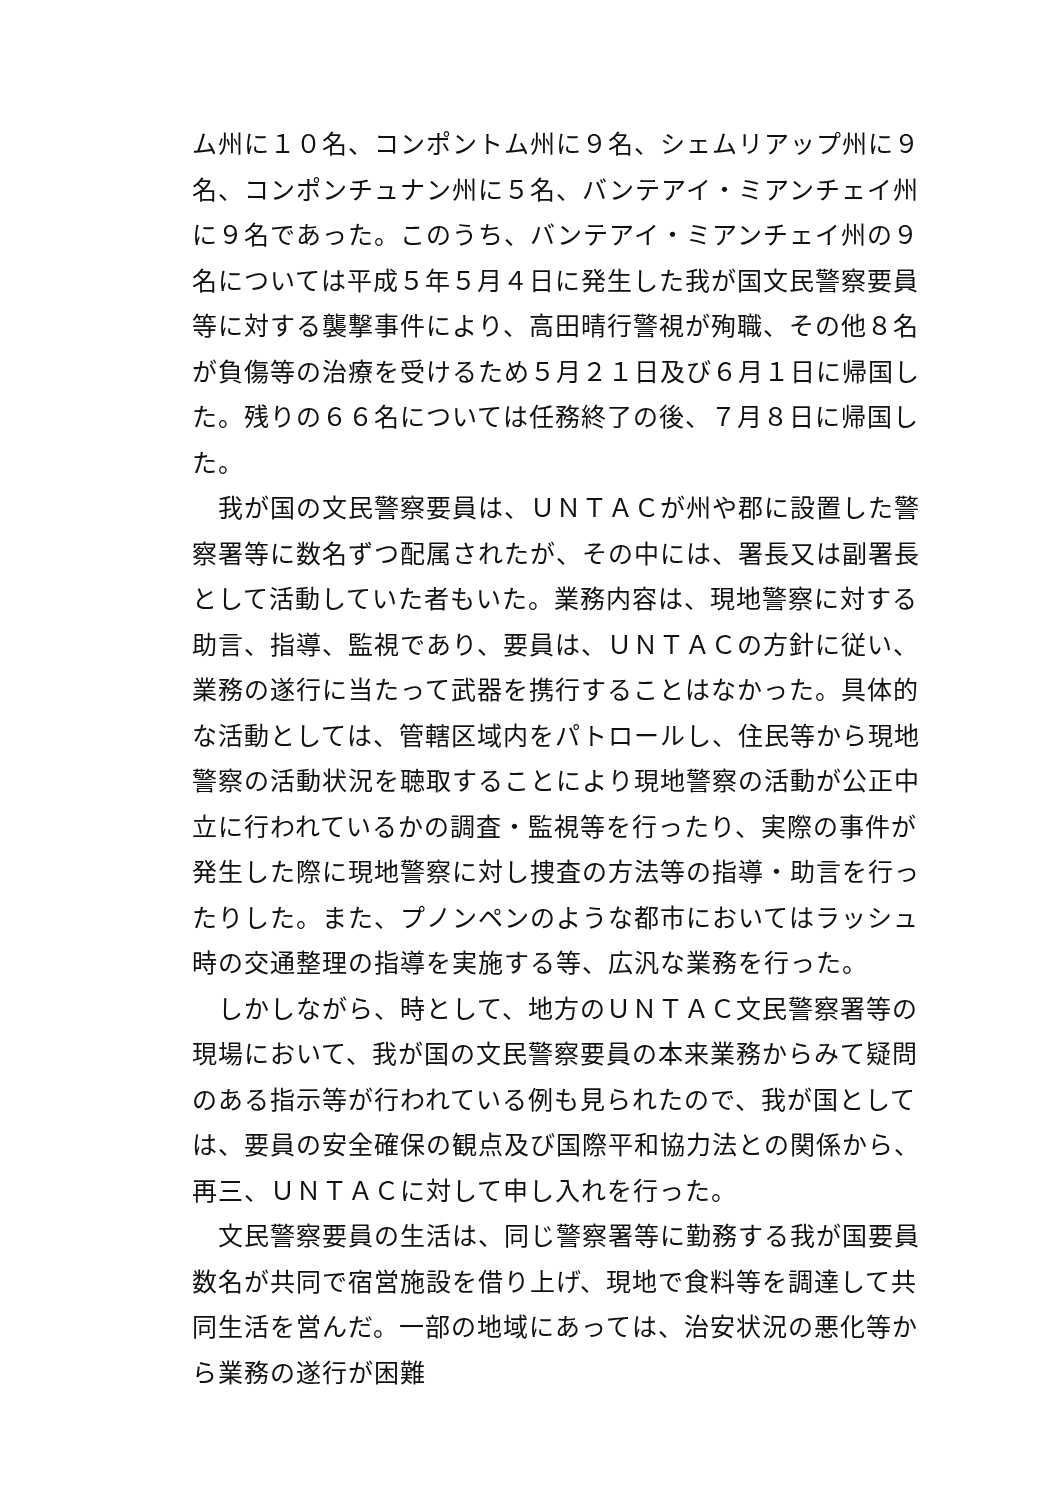ム州に１０名、コンポントム州に９名、シェムリアップ州に９名、コンポンチュナン州に５名、バンテアイ・ミアンチェイ州に９名であった。このうち、バンテアイ・ミアンチェイ州の９名については平成５年５月４日に発生した我が国文民警察要員等に対する襲撃事件により、高田晴行警視が殉職、その他８名が負傷等の治療を受けるため５月２１日及び６月１日に帰国した。残りの６６名については任務終了の後、７月８日に帰国した。
　我が国の文民警察要員は、ＵＮＴＡＣが州や郡に設置した警察署等に数名ずつ配属されたが、その中には、署長又は副署長として活動していた者もいた。業務内容は、現地警察に対する助言、指導、監視であり、要員は、ＵＮＴＡＣの方針に従い、業務の遂行に当たって武器を携行することはなかった。具体的な活動としては、管轄区域内をパトロールし、住民等から現地警察の活動状況を聴取することにより現地警察の活動が公正中立に行われているかの調査・監視等を行ったり、実際の事件が発生した際に現地警察に対し捜査の方法等の指導・助言を行ったりした。また、プノンペンのような都市においてはラッシュ時の交通整理の指導を実施する等、広汎な業務を行った。
　しかしながら、時として、地方のＵＮＴＡＣ文民警察署等の現場において、我が国の文民警察要員の本来業務からみて疑問のある指示等が行われている例も見られたので、我が国としては、要員の安全確保の観点及び国際平和協力法との関係から、再三、ＵＮＴＡＣに対して申し入れを行った。
　文民警察要員の生活は、同じ警察署等に勤務する我が国要員数名が共同で宿営施設を借り上げ、現地で食料等を調達して共同生活を営んだ。一部の地域にあっては、治安状況の悪化等から業務の遂行が困難